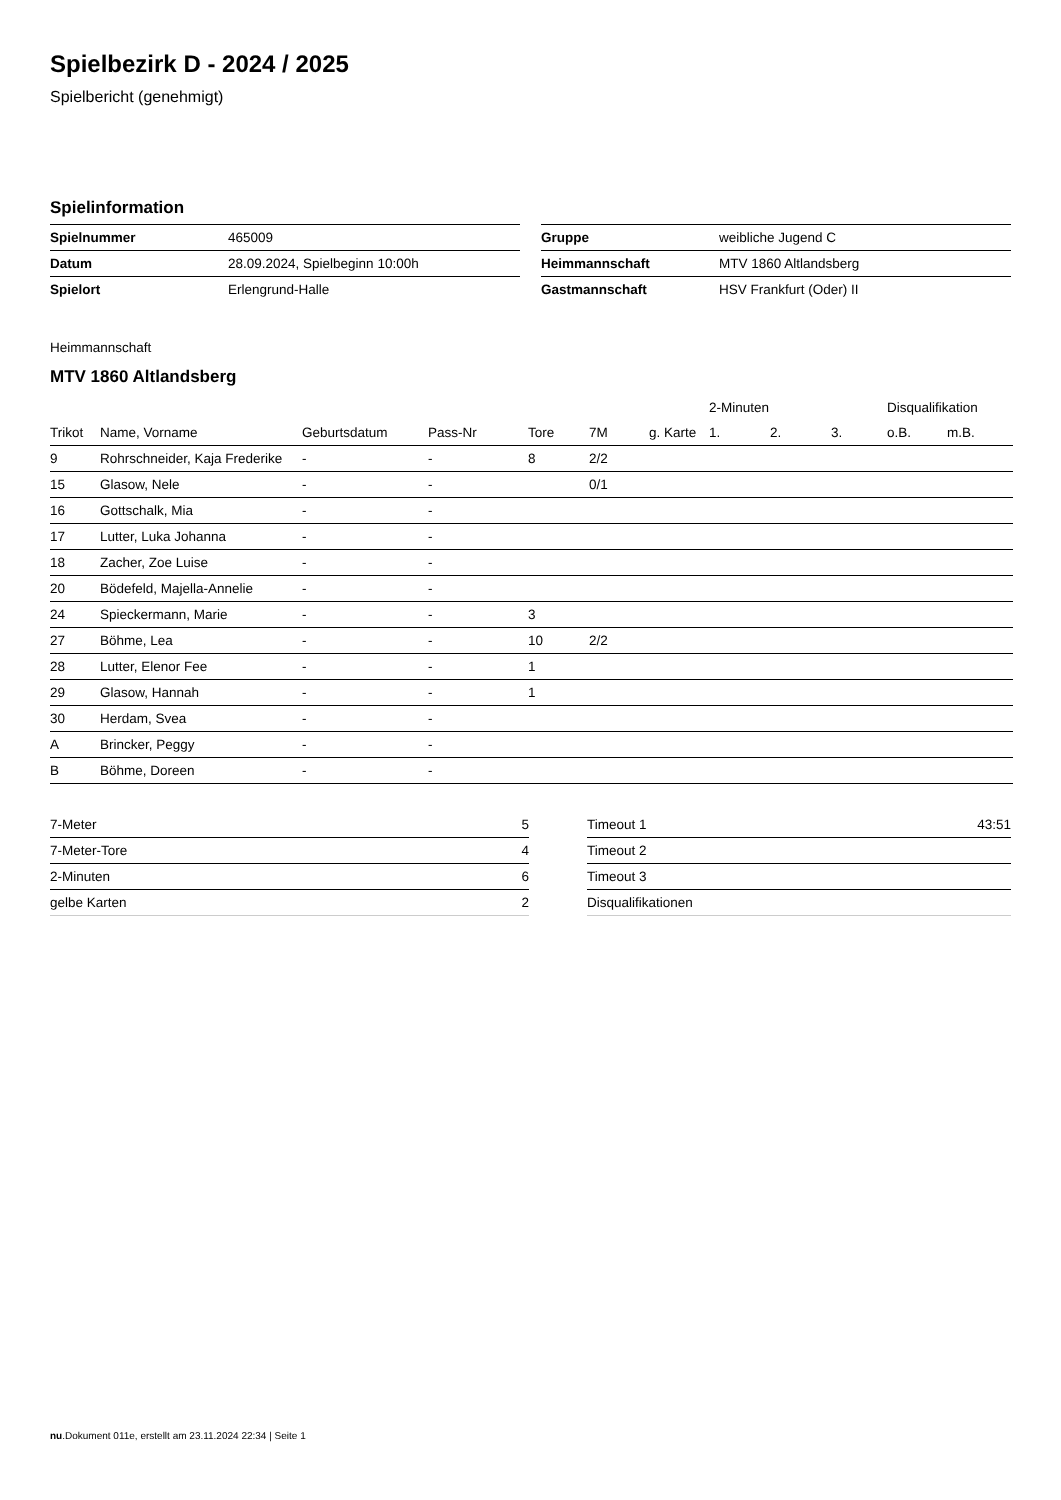Spielbezirk D - 2024 / 2025
Spielbericht (genehmigt)
Spielinformation
| Spielnummer | 465009 |
| Datum | 28.09.2024, Spielbeginn 10:00h |
| Spielort | Erlengrund-Halle |
| Gruppe | weibliche Jugend C |
| Heimmannschaft | MTV 1860 Altlandsberg |
| Gastmannschaft | HSV Frankfurt (Oder) II |
Heimmannschaft
MTV 1860 Altlandsberg
| | | | | | | | 2-Minuten | | | Disqualifikation | |
| --- | --- | --- | --- | --- | --- | --- | --- | --- | --- | --- | --- |
| Trikot | Name, Vorname | Geburtsdatum | Pass-Nr | Tore | 7M | g. Karte | 1. | 2. | 3. | o.B. | m.B. |
| 9 | Rohrschneider, Kaja Frederike | - | - | 8 | 2/2 | | | | | | |
| 15 | Glasow, Nele | - | - | | 0/1 | | | | | | |
| 16 | Gottschalk, Mia | - | - | | | | | | | | |
| 17 | Lutter, Luka Johanna | - | - | | | | | | | | |
| 18 | Zacher, Zoe Luise | - | - | | | | | | | | |
| 20 | Bödefeld, Majella-Annelie | - | - | | | | | | | | |
| 24 | Spieckermann, Marie | - | - | 3 | | | | | | | |
| 27 | Böhme, Lea | - | - | 10 | 2/2 | | | | | | |
| 28 | Lutter, Elenor Fee | - | - | 1 | | | | | | | |
| 29 | Glasow, Hannah | - | - | 1 | | | | | | | |
| 30 | Herdam, Svea | - | - | | | | | | | | |
| A | Brincker, Peggy | - | - | | | | | | | | |
| B | Böhme, Doreen | - | - | | | | | | | | |
| 7-Meter | 5 |
| 7-Meter-Tore | 4 |
| 2-Minuten | 6 |
| gelbe Karten | 2 |
| Timeout 1 | 43:51 |
| Timeout 2 | |
| Timeout 3 | |
| Disqualifikationen | |
nu.Dokument 011e, erstellt am 23.11.2024 22:34 | Seite 1